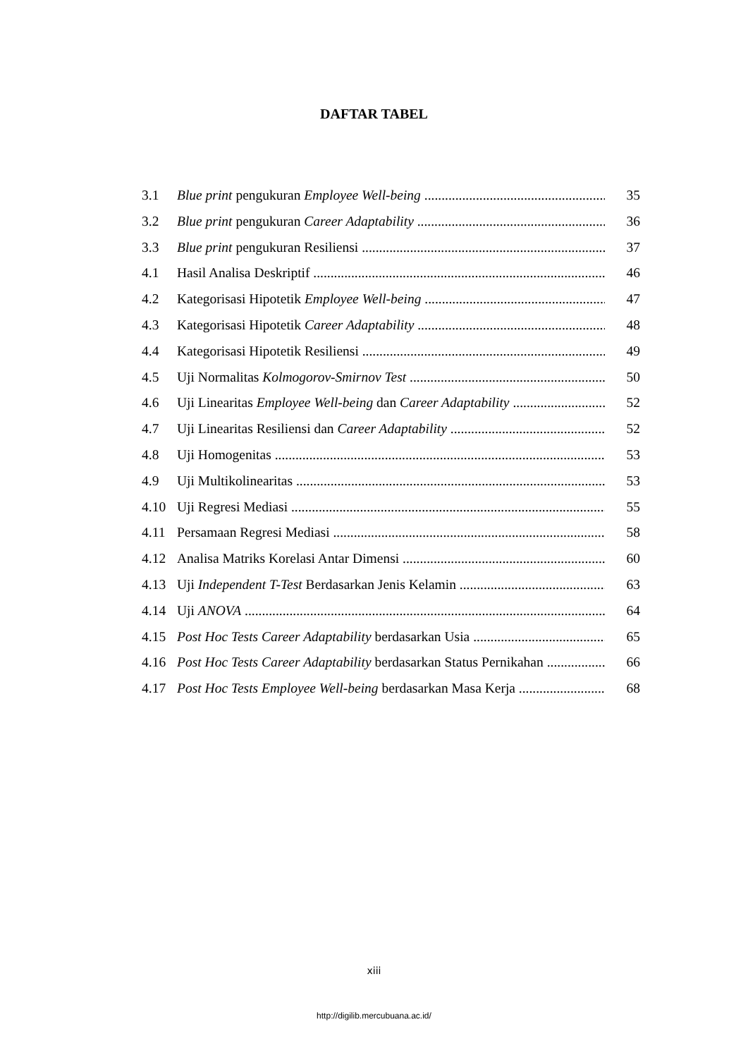DAFTAR TABEL
3.1 Blue print pengukuran Employee Well-being 35
3.2 Blue print pengukuran Career Adaptability 36
3.3 Blue print pengukuran Resiliensi 37
4.1 Hasil Analisa Deskriptif 46
4.2 Kategorisasi Hipotetik Employee Well-being 47
4.3 Kategorisasi Hipotetik Career Adaptability 48
4.4 Kategorisasi Hipotetik Resiliensi 49
4.5 Uji Normalitas Kolmogorov-Smirnov Test 50
4.6 Uji Linearitas Employee Well-being dan Career Adaptability 52
4.7 Uji Linearitas Resiliensi dan Career Adaptability 52
4.8 Uji Homogenitas 53
4.9 Uji Multikolinearitas 53
4.10 Uji Regresi Mediasi 55
4.11 Persamaan Regresi Mediasi 58
4.12 Analisa Matriks Korelasi Antar Dimensi 60
4.13 Uji Independent T-Test Berdasarkan Jenis Kelamin 63
4.14 Uji ANOVA 64
4.15 Post Hoc Tests Career Adaptability berdasarkan Usia 65
4.16 Post Hoc Tests Career Adaptability berdasarkan Status Pernikahan 66
4.17 Post Hoc Tests Employee Well-being berdasarkan Masa Kerja 68
xiii
http://digilib.mercubuana.ac.id/